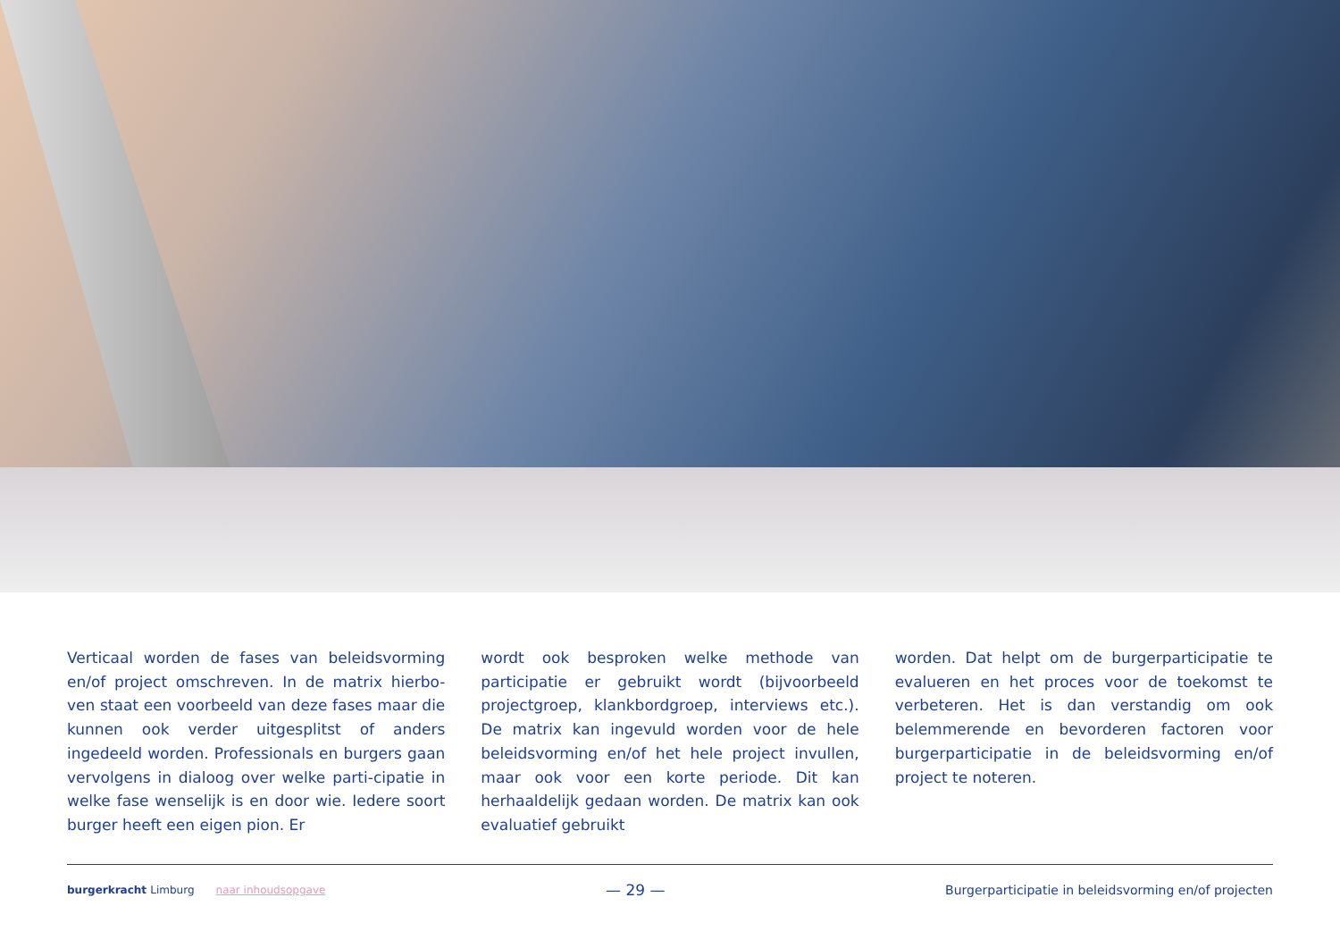Verticaal worden de fases van beleidsvorming en/of project omschreven. In de matrix hierbo-ven staat een voorbeeld van deze fases maar die kunnen ook verder uitgesplitst of anders ingedeeld worden. Professionals en burgers gaan vervolgens in dialoog over welke parti-cipatie in welke fase wenselijk is en door wie. Iedere soort burger heeft een eigen pion. Er
wordt ook besproken welke methode van participatie er gebruikt wordt (bijvoorbeeld projectgroep, klankbordgroep, interviews etc.). De matrix kan ingevuld worden voor de hele beleidsvorming en/of het hele project invullen, maar ook voor een korte periode. Dit kan herhaaldelijk gedaan worden. De matrix kan ook evaluatief gebruikt
worden. Dat helpt om de burgerparticipatie te evalueren en het proces voor de toekomst te verbeteren. Het is dan verstandig om ook belemmerende en bevorderen factoren voor burgerparticipatie in de beleidsvorming en/of project te noteren.
burgerkracht Limburg naar inhoudsopgave — 29 — Burgerparticipatie in beleidsvorming en/of projecten